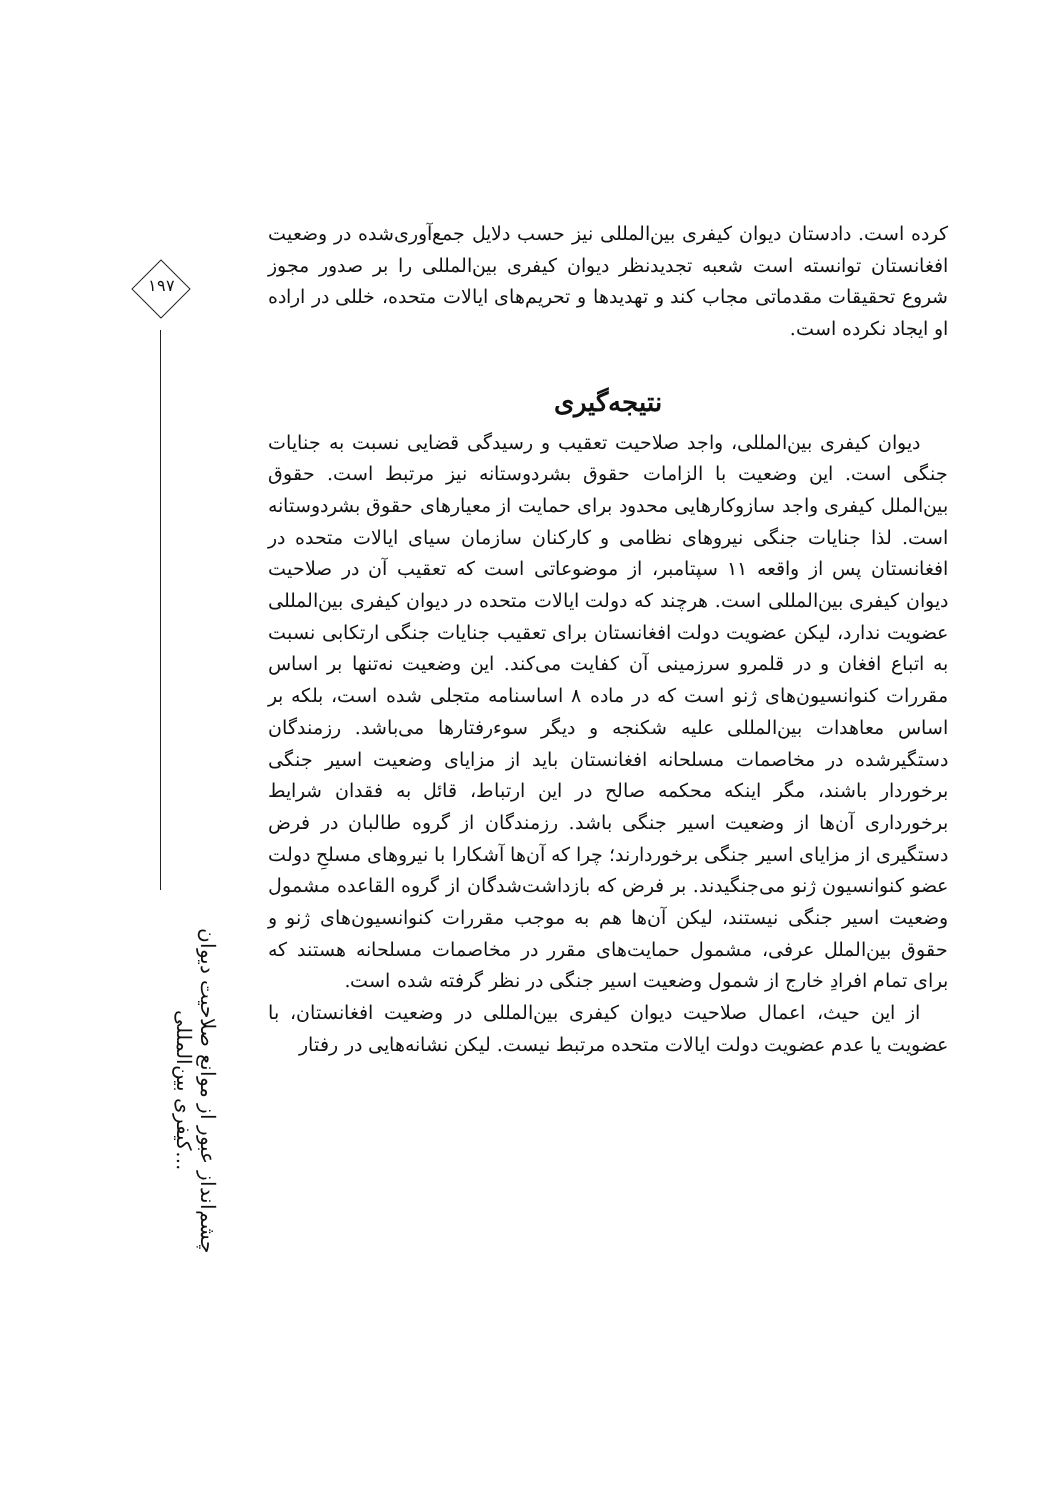۱۹۷
چشم‌انداز عبور از موانع صلاحیت دیوان کیفری بین‌المللی...
کرده است. دادستان دیوان کیفری بین‌المللی نیز حسب دلایل جمع‌آوری‌شده در وضعیت افغانستان توانسته است شعبه تجدیدنظر دیوان کیفری بین‌المللی را بر صدور مجوز شروع تحقیقات مقدماتی مجاب کند و تهدیدها و تحریم‌های ایالات متحده، خللی در اراده او ایجاد نکرده است.
نتیجه‌گیری
دیوان کیفری بین‌المللی، واجد صلاحیت تعقیب و رسیدگی قضایی نسبت به جنایات جنگی است. این وضعیت با الزامات حقوق بشردوستانه نیز مرتبط است. حقوق بین‌الملل کیفری واجد سازوکارهایی محدود برای حمایت از معیارهای حقوق بشردوستانه است. لذا جنایات جنگی نیروهای نظامی و کارکنان سازمان سیای ایالات متحده در افغانستان پس از واقعه ۱۱ سپتامبر، از موضوعاتی است که تعقیب آن در صلاحیت دیوان کیفری بین‌المللی است. هرچند که دولت ایالات متحده در دیوان کیفری بین‌المللی عضویت ندارد، لیکن عضویت دولت افغانستان برای تعقیب جنایات جنگی ارتکابی نسبت به اتباع افغان و در قلمرو سرزمینی آن کفایت می‌کند. این وضعیت نه‌تنها بر اساس مقررات کنوانسیون‌های ژنو است که در ماده ۸ اساسنامه متجلی شده است، بلکه بر اساس معاهدات بین‌المللی علیه شکنجه و دیگر سوءرفتارها می‌باشد. رزمندگان دستگیرشده در مخاصمات مسلحانه افغانستان باید از مزایای وضعیت اسیر جنگی برخوردار باشند، مگر اینکه محکمه صالح در این ارتباط، قائل به فقدان شرایط برخورداری آن‌ها از وضعیت اسیر جنگی باشد. رزمندگان از گروه طالبان در فرض دستگیری از مزایای اسیر جنگی برخوردارند؛ چرا که آن‌ها آشکارا با نیروهای مسلحِ دولت عضو کنوانسیون ژنو می‌جنگیدند. بر فرض که بازداشت‌شدگان از گروه القاعده مشمول وضعیت اسیر جنگی نیستند، لیکن آن‌ها هم به موجب مقررات کنوانسیون‌های ژنو و حقوق بین‌الملل عرفی، مشمول حمایت‌های مقرر در مخاصمات مسلحانه هستند که برای تمام افرادِ خارج از شمول وضعیت اسیر جنگی در نظر گرفته شده است.
از این حیث، اعمال صلاحیت دیوان کیفری بین‌المللی در وضعیت افغانستان، با عضویت یا عدم عضویت دولت ایالات متحده مرتبط نیست. لیکن نشانه‌هایی در رفتار